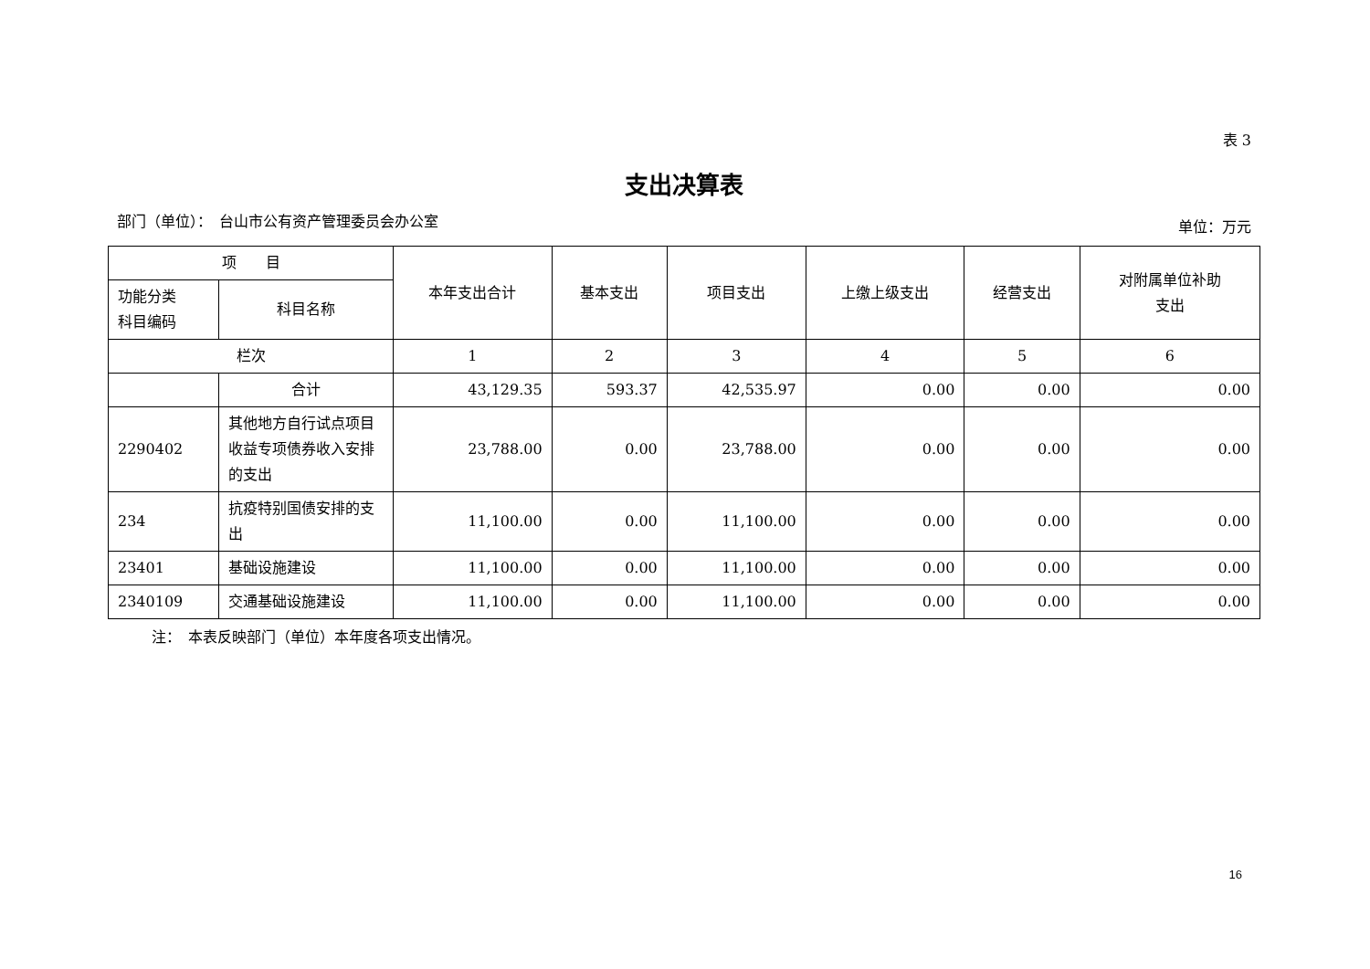表 3
支出决算表
部门（单位）：　台山市公有资产管理委员会办公室 单位：万元
| 项 目 | | 本年支出合计 | 基本支出 | 项目支出 | 上缴上级支出 | 经营支出 | 对附属单位补助 支出 |
| --- | --- | --- | --- | --- | --- | --- | --- |
| 功能分类 科目编码 | 科目名称 | | | | | | |
| 栏次 | | 1 | 2 | 3 | 4 | 5 | 6 |
| | 合计 | 43,129.35 | 593.37 | 42,535.97 | 0.00 | 0.00 | 0.00 |
| 2290402 | 其他地方自行试点项目收益专项债券收入安排的支出 | 23,788.00 | 0.00 | 23,788.00 | 0.00 | 0.00 | 0.00 |
| 234 | 抗疫特别国债安排的支出 | 11,100.00 | 0.00 | 11,100.00 | 0.00 | 0.00 | 0.00 |
| 23401 | 基础设施建设 | 11,100.00 | 0.00 | 11,100.00 | 0.00 | 0.00 | 0.00 |
| 2340109 | 交通基础设施建设 | 11,100.00 | 0.00 | 11,100.00 | 0.00 | 0.00 | 0.00 |
注：　本表反映部门（单位）本年度各项支出情况。
16